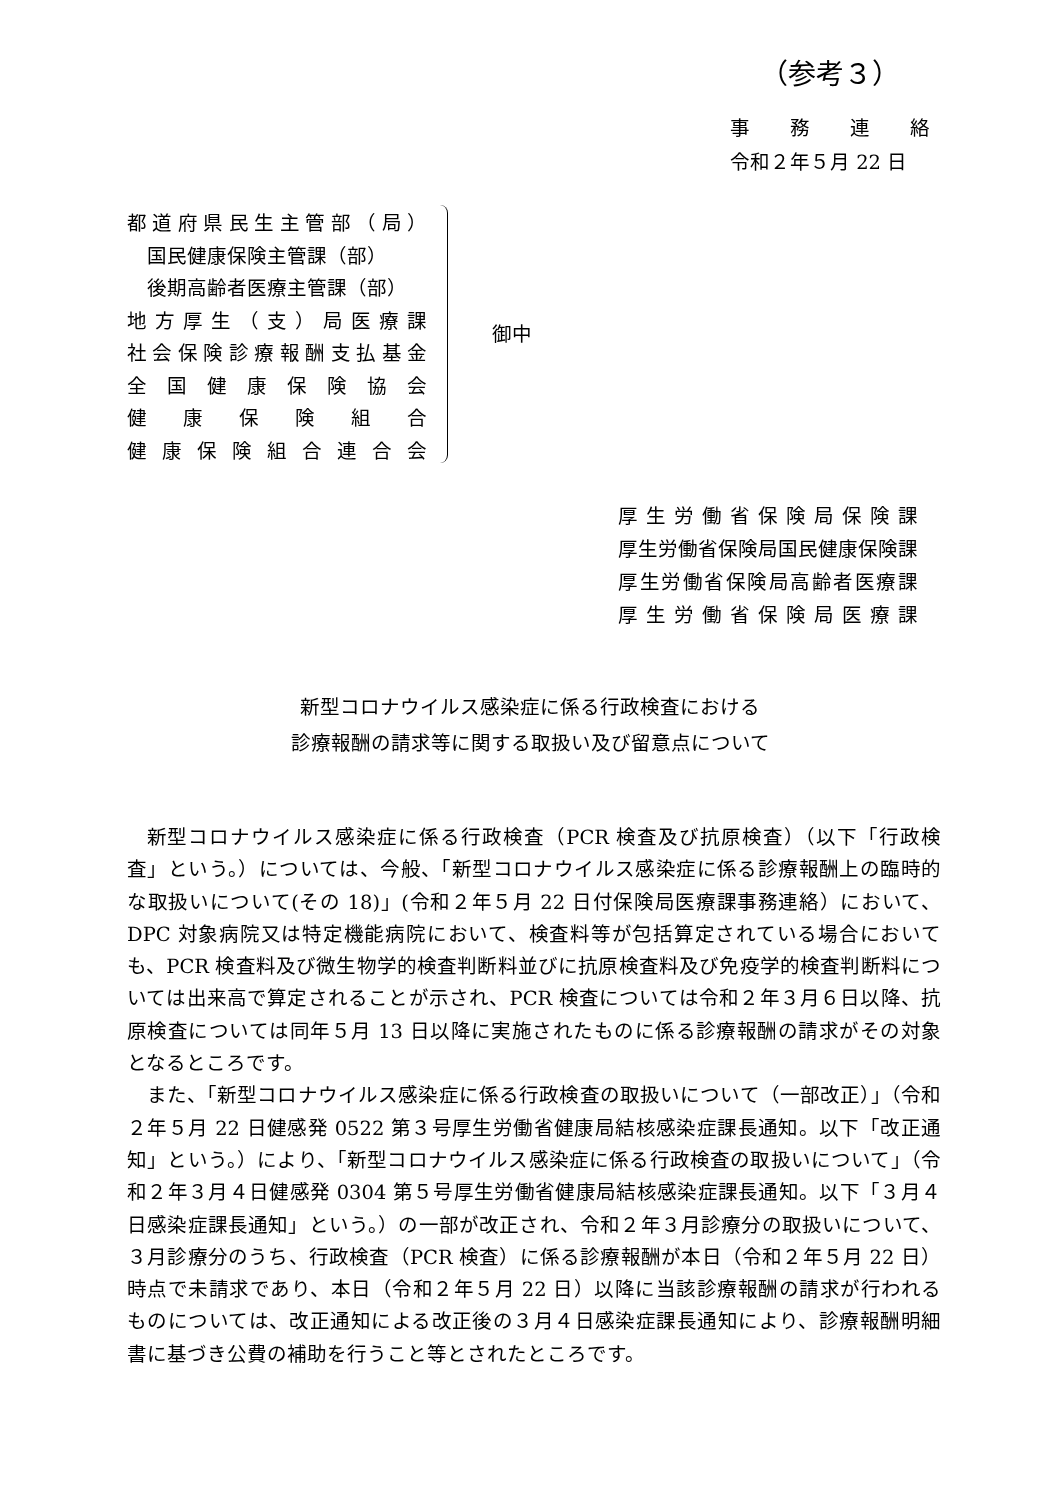（参考３）
事　　務　　連　　絡
令和２年５月 22 日
都道府県民生主管部（局）
　国民健康保険主管課（部）
　後期高齢者医療主管課（部）
地方厚生（支）局医療課
社会保険診療報酬支払基金
全国健康保険協会
健康保険組合
健康保険組合連合会
御中
厚生労働省保険局保険課
厚生労働省保険局国民健康保険課
厚生労働省保険局高齢者医療課
厚生労働省保険局医療課
新型コロナウイルス感染症に係る行政検査における
診療報酬の請求等に関する取扱い及び留意点について
新型コロナウイルス感染症に係る行政検査（PCR 検査及び抗原検査）（以下「行政検査」という。）については、今般、「新型コロナウイルス感染症に係る診療報酬上の臨時的な取扱いについて(その 18)」(令和２年５月 22 日付保険局医療課事務連絡）において、DPC 対象病院又は特定機能病院において、検査料等が包括算定されている場合においても、PCR 検査料及び微生物学的検査判断料並びに抗原検査料及び免疫学的検査判断料については出来高で算定されることが示され、PCR 検査については令和２年３月６日以降、抗原検査については同年５月 13 日以降に実施されたものに係る診療報酬の請求がその対象となるところです。
また、「新型コロナウイルス感染症に係る行政検査の取扱いについて（一部改正）」（令和２年５月 22 日健感発 0522 第３号厚生労働省健康局結核感染症課長通知。以下「改正通知」という。）により、「新型コロナウイルス感染症に係る行政検査の取扱いについて」（令和２年３月４日健感発 0304 第５号厚生労働省健康局結核感染症課長通知。以下「３月４日感染症課長通知」という。）の一部が改正され、令和２年３月診療分の取扱いについて、３月診療分のうち、行政検査（PCR 検査）に係る診療報酬が本日（令和２年５月 22 日）時点で未請求であり、本日（令和２年５月 22 日）以降に当該診療報酬の請求が行われるものについては、改正通知による改正後の３月４日感染症課長通知により、診療報酬明細書に基づき公費の補助を行うこと等とされたところです。